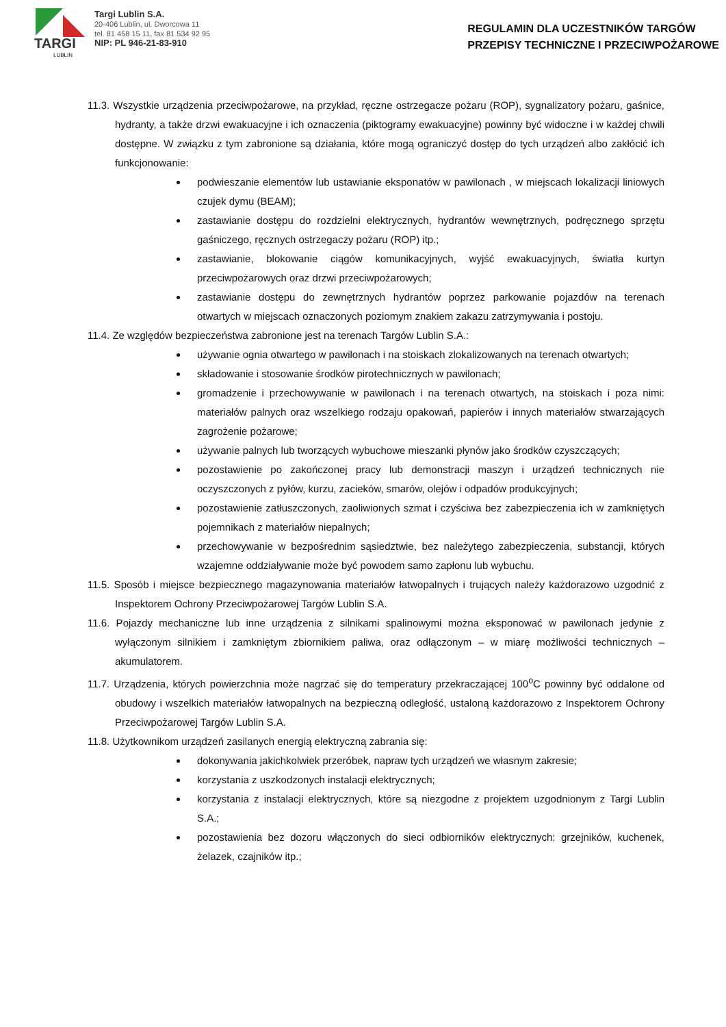TARGI
LUBLIN
Targi Lublin S.A.
20-406 Lublin, ul. Dworcowa 11
tel. 81 458 15 11, fax 81 534 92 95
NIP: PL 946-21-83-910
REGULAMIN DLA UCZESTNIKÓW TARGÓW
PRZEPISY TECHNICZNE I PRZECIWPOŻAROWE
11.3. Wszystkie urządzenia przeciwpożarowe, na przykład, ręczne ostrzegacze pożaru (ROP), sygnalizatory pożaru, gaśnice, hydranty, a także drzwi ewakuacyjne i ich oznaczenia (piktogramy ewakuacyjne) powinny być widoczne i w każdej chwili dostępne. W związku z tym zabronione są działania, które mogą ograniczyć dostęp do tych urządzeń albo zakłócić ich funkcjonowanie:
podwieszanie elementów lub ustawianie eksponatów w pawilonach , w miejscach lokalizacji liniowych czujek dymu (BEAM);
zastawianie dostępu do rozdzielni elektrycznych, hydrantów wewnętrznych, podręcznego sprzętu gaśniczego, ręcznych ostrzegaczy pożaru (ROP) itp.;
zastawianie, blokowanie ciągów komunikacyjnych, wyjść ewakuacyjnych, światła kurtyn przeciwpożarowych oraz drzwi przeciwpożarowych;
zastawianie dostępu do zewnętrznych hydrantów poprzez parkowanie pojazdów na terenach otwartych w miejscach oznaczonych poziomym znakiem zakazu zatrzymywania i postoju.
11.4. Ze względów bezpieczeństwa zabronione jest na terenach Targów Lublin S.A.:
używanie ognia otwartego w pawilonach i na stoiskach zlokalizowanych na terenach otwartych;
składowanie i stosowanie środków pirotechnicznych w pawilonach;
gromadzenie i przechowywanie w pawilonach i na terenach otwartych, na stoiskach i poza nimi: materiałów palnych oraz wszelkiego rodzaju opakowań, papierów i innych materiałów stwarzających zagrożenie pożarowe;
używanie palnych lub tworzących wybuchowe mieszanki płynów jako środków czyszczących;
pozostawienie po zakończonej pracy lub demonstracji maszyn i urządzeń technicznych nie oczyszczonych z pyłów, kurzu, zacieków, smarów, olejów i odpadów produkcyjnych;
pozostawienie zatłuszczonych, zaoliwionych szmat i czyściwa bez zabezpieczenia ich w zamkniętych pojemnikach z materiałów niepalnych;
przechowywanie w bezpośrednim sąsiedztwie, bez należytego zabezpieczenia, substancji, których wzajemne oddziaływanie może być powodem samo zapłonu lub wybuchu.
11.5. Sposób i miejsce bezpiecznego magazynowania materiałów łatwopalnych i trujących należy każdorazowo uzgodnić z Inspektorem Ochrony Przeciwpożarowej Targów Lublin S.A.
11.6. Pojazdy mechaniczne lub inne urządzenia z silnikami spalinowymi można eksponować w pawilonach jedynie z wyłączonym silnikiem i zamkniętym zbiornikiem paliwa, oraz odłączonym – w miarę możliwości technicznych – akumulatorem.
11.7. Urządzenia, których powierzchnia może nagrzać się do temperatury przekraczającej 100<sup>o</sup>C powinny być oddalone od obudowy i wszelkich materiałów łatwopalnych na bezpieczną odległość, ustaloną każdorazowo z Inspektorem Ochrony Przeciwpożarowej Targów Lublin S.A.
11.8. Użytkownikom urządzeń zasilanych energią elektryczną zabrania się:
dokonywania jakichkolwiek przeróbek, napraw tych urządzeń we własnym zakresie;
korzystania z uszkodzonych instalacji elektrycznych;
korzystania z instalacji elektrycznych, które są niezgodne z projektem uzgodnionym z Targi Lublin S.A.;
pozostawienia bez dozoru włączonych do sieci odbiorników elektrycznych: grzejników, kuchenek, żelazek, czajników itp.;